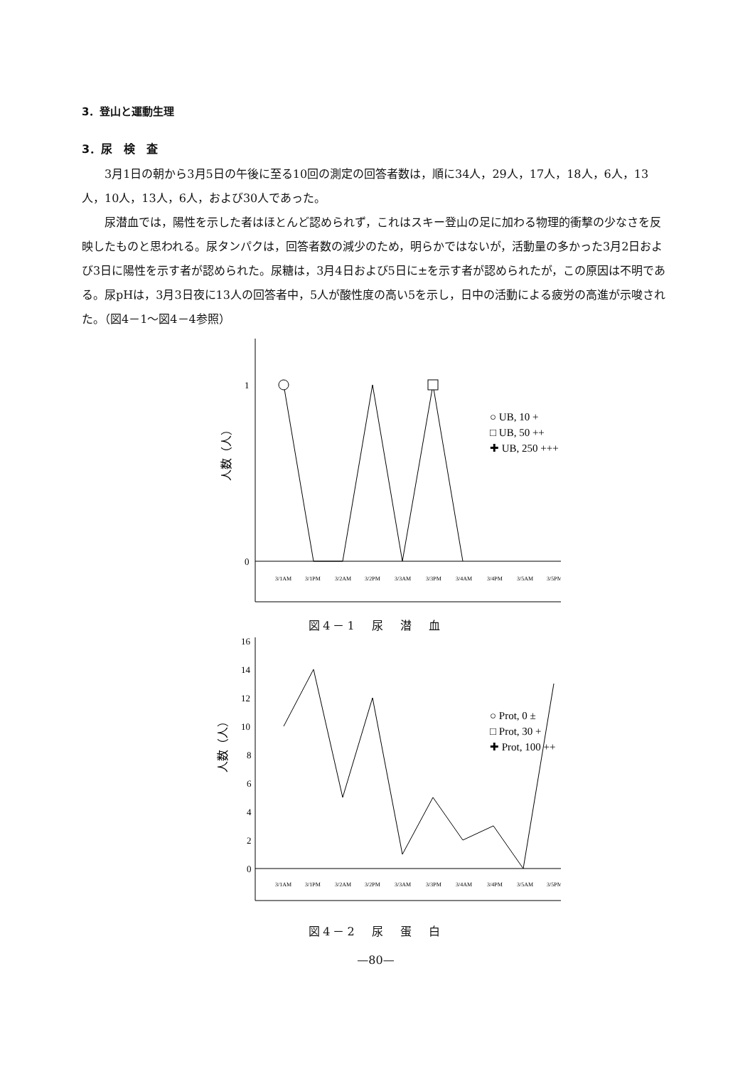3．登山と運動生理
3．尿　検　査
3月1日の朝から3月5日の午後に至る10回の測定の回答者数は，順に34人，29人，17人，18人，6人，13人，10人，13人，6人，および30人であった。
尿潜血では，陽性を示した者はほとんど認められず，これはスキー登山の足に加わる物理的衝撃の少なさを反映したものと思われる。尿タンパクは，回答者数の減少のため，明らかではないが，活動量の多かった3月2日および3日に陽性を示す者が認められた。尿糖は，3月4日および5日に±を示す者が認められたが，この原因は不明である。尿pHは，3月3日夜に13人の回答者中，5人が酸性度の高い5を示し，日中の活動による疲労の高進が示唆された。（図4－1～図4－4参照）
1
0
人数（人）
○ UB, 10 +
□ UB, 50 ++
✚ UB, 250 +++
3/1AM
3/1PM
3/2AM
3/2PM
3/3AM
3/3PM
3/4AM
3/4PM
3/5AM
3/5PM
図4－1　尿　潜　血
16
14
12
10
8
6
4
2
0
人数（人）
○ Prot, 0 ±
□ Prot, 30 +
✚ Prot, 100 ++
3/1AM
3/1PM
3/2AM
3/2PM
3/3AM
3/3PM
3/4AM
3/4PM
3/5AM
3/5PM
図4－2　尿　蛋　白
—80—